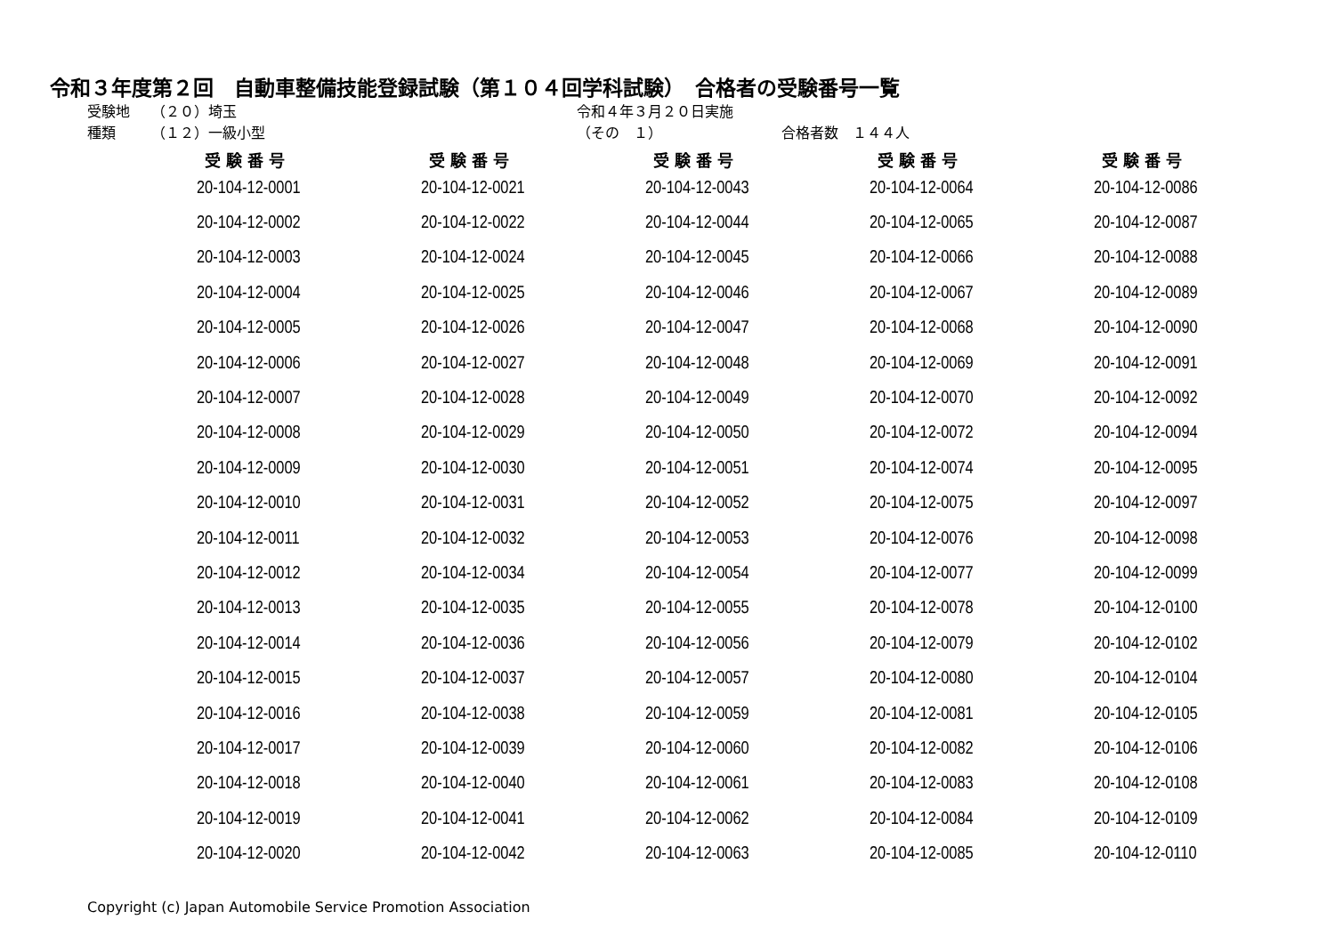令和３年度第２回　自動車整備技能登録試験（第１０４回学科試験）　合格者の受験番号一覧
受験地　　（２０）埼玉 種類　　　（１２）一級小型
令和４年３月２０日実施 （その　１）
合格者数　１４４人
| 受験番号 | 受験番号 | 受験番号 | 受験番号 | 受験番号 |
| --- | --- | --- | --- | --- |
| 20-104-12-0001 | 20-104-12-0021 | 20-104-12-0043 | 20-104-12-0064 | 20-104-12-0086 |
| 20-104-12-0002 | 20-104-12-0022 | 20-104-12-0044 | 20-104-12-0065 | 20-104-12-0087 |
| 20-104-12-0003 | 20-104-12-0024 | 20-104-12-0045 | 20-104-12-0066 | 20-104-12-0088 |
| 20-104-12-0004 | 20-104-12-0025 | 20-104-12-0046 | 20-104-12-0067 | 20-104-12-0089 |
| 20-104-12-0005 | 20-104-12-0026 | 20-104-12-0047 | 20-104-12-0068 | 20-104-12-0090 |
| 20-104-12-0006 | 20-104-12-0027 | 20-104-12-0048 | 20-104-12-0069 | 20-104-12-0091 |
| 20-104-12-0007 | 20-104-12-0028 | 20-104-12-0049 | 20-104-12-0070 | 20-104-12-0092 |
| 20-104-12-0008 | 20-104-12-0029 | 20-104-12-0050 | 20-104-12-0072 | 20-104-12-0094 |
| 20-104-12-0009 | 20-104-12-0030 | 20-104-12-0051 | 20-104-12-0074 | 20-104-12-0095 |
| 20-104-12-0010 | 20-104-12-0031 | 20-104-12-0052 | 20-104-12-0075 | 20-104-12-0097 |
| 20-104-12-0011 | 20-104-12-0032 | 20-104-12-0053 | 20-104-12-0076 | 20-104-12-0098 |
| 20-104-12-0012 | 20-104-12-0034 | 20-104-12-0054 | 20-104-12-0077 | 20-104-12-0099 |
| 20-104-12-0013 | 20-104-12-0035 | 20-104-12-0055 | 20-104-12-0078 | 20-104-12-0100 |
| 20-104-12-0014 | 20-104-12-0036 | 20-104-12-0056 | 20-104-12-0079 | 20-104-12-0102 |
| 20-104-12-0015 | 20-104-12-0037 | 20-104-12-0057 | 20-104-12-0080 | 20-104-12-0104 |
| 20-104-12-0016 | 20-104-12-0038 | 20-104-12-0059 | 20-104-12-0081 | 20-104-12-0105 |
| 20-104-12-0017 | 20-104-12-0039 | 20-104-12-0060 | 20-104-12-0082 | 20-104-12-0106 |
| 20-104-12-0018 | 20-104-12-0040 | 20-104-12-0061 | 20-104-12-0083 | 20-104-12-0108 |
| 20-104-12-0019 | 20-104-12-0041 | 20-104-12-0062 | 20-104-12-0084 | 20-104-12-0109 |
| 20-104-12-0020 | 20-104-12-0042 | 20-104-12-0063 | 20-104-12-0085 | 20-104-12-0110 |
Copyright (c) Japan Automobile Service Promotion Association